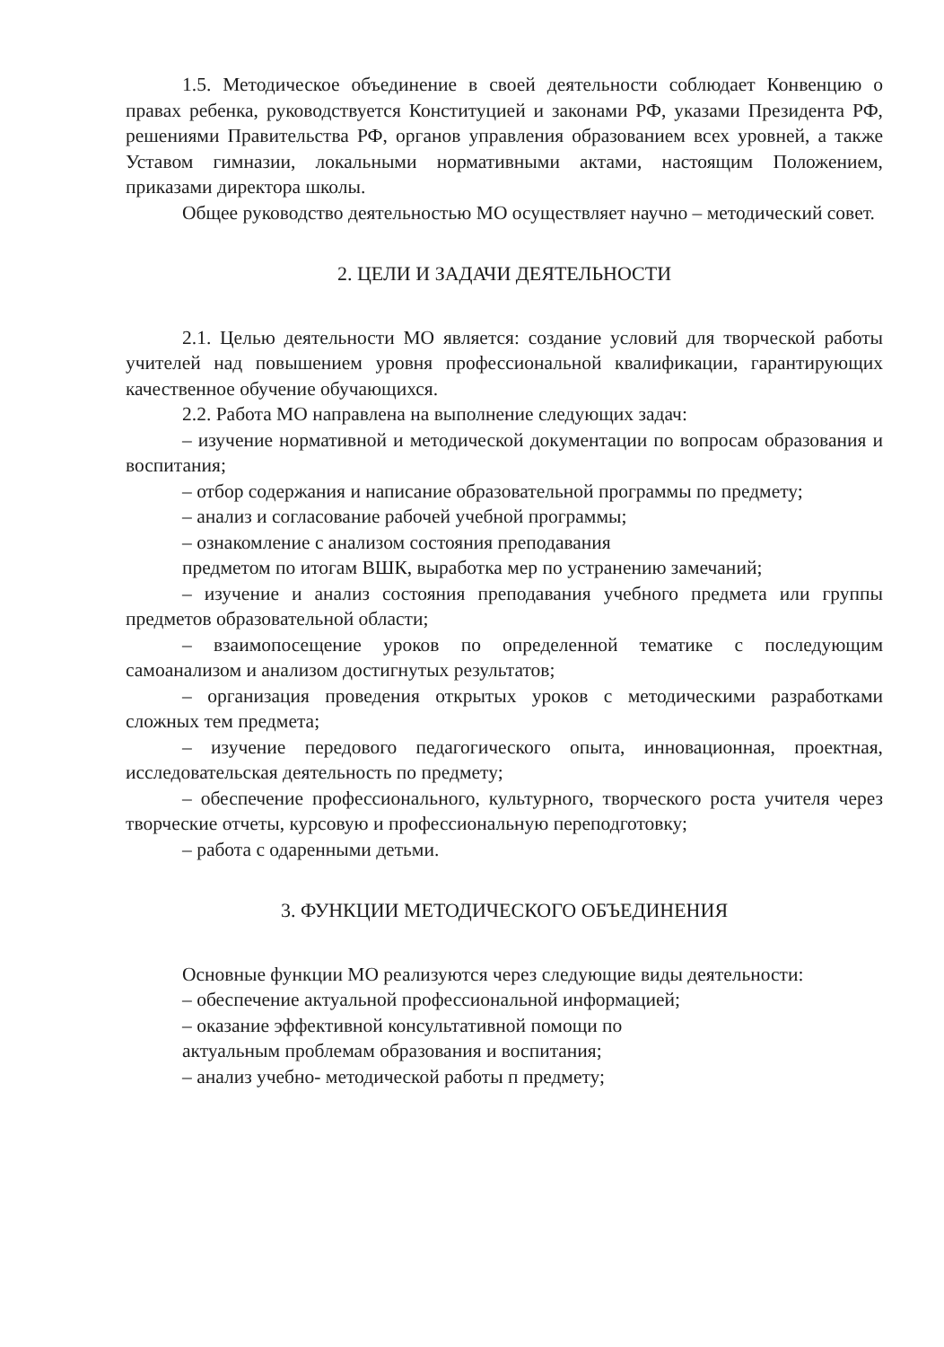1.5. Методическое объединение в своей деятельности соблюдает Конвенцию о правах ребенка, руководствуется Конституцией и законами РФ, указами Президента РФ, решениями Правительства РФ, органов управления образованием всех уровней, а также Уставом гимназии, локальными нормативными актами, настоящим Положением, приказами директора школы.
Общее руководство деятельностью МО осуществляет научно – методический совет.
2. ЦЕЛИ И ЗАДАЧИ ДЕЯТЕЛЬНОСТИ
2.1. Целью деятельности МО является: создание условий для творческой работы учителей над повышением уровня профессиональной квалификации, гарантирующих качественное обучение обучающихся.
2.2. Работа МО направлена на выполнение следующих задач:
– изучение нормативной и методической документации по вопросам образования и воспитания;
– отбор содержания и написание образовательной программы по предмету;
– анализ и согласование рабочей учебной программы;
– ознакомление с анализом состояния преподавания
предметом по итогам ВШК, выработка мер по устранению замечаний;
– изучение и анализ состояния преподавания учебного предмета или группы предметов образовательной области;
– взаимопосещение уроков по определенной тематике с последующим самоанализом и анализом достигнутых результатов;
– организация проведения открытых уроков с методическими разработками сложных тем предмета;
– изучение передового педагогического опыта, инновационная, проектная, исследовательская деятельность по предмету;
– обеспечение профессионального, культурного, творческого роста учителя через творческие отчеты, курсовую и профессиональную переподготовку;
– работа с одаренными детьми.
3. ФУНКЦИИ МЕТОДИЧЕСКОГО ОБЪЕДИНЕНИЯ
Основные функции МО реализуются через следующие виды деятельности:
– обеспечение актуальной профессиональной информацией;
– оказание эффективной консультативной помощи по
актуальным проблемам образования и воспитания;
– анализ учебно- методической работы п предмету;